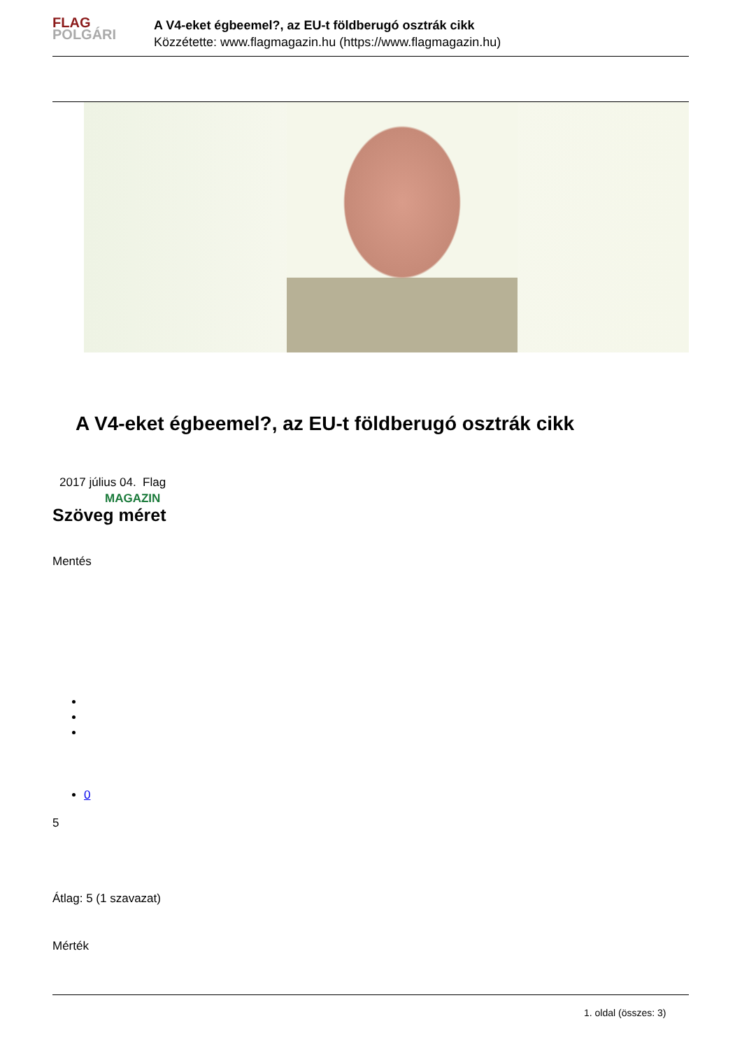FLAG
POLGÁRI
MAGAZIN
A V4-eket égbeemel?, az EU-t földberugó osztrák cikk
Közzétette: www.flagmagazin.hu (https://www.flagmagazin.hu)
A V4-eket égbeemel?, az EU-t földberugó osztrák cikk
2017 július 04. Flag
Szöveg méret
Mentés
0
5
Átlag: 5 (1 szavazat)
Mérték
1. oldal (összes: 3)